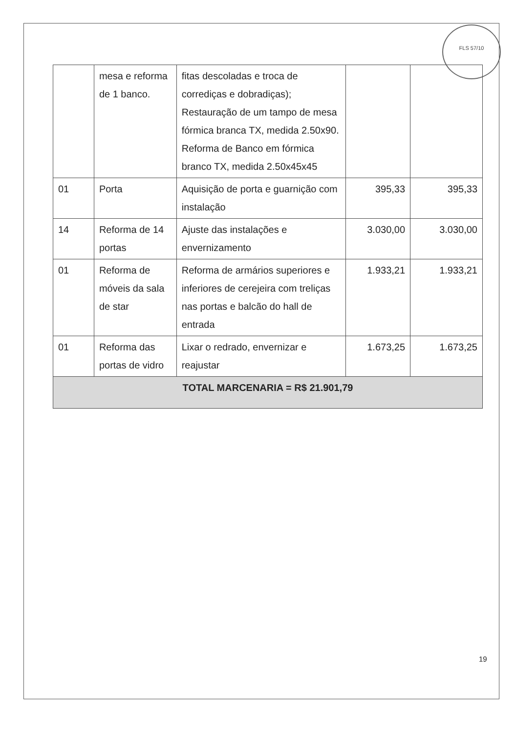FLS 57/10
| | mesa e reforma de 1 banco. | fitas descoladas e troca de corrediças e dobradiças); Restauração de um tampo de mesa fórmica branca TX, medida 2.50x90. Reforma de Banco em fórmica branco TX, medida 2.50x45x45 | | |
| 01 | Porta | Aquisição de porta e guarnição com instalação | 395,33 | 395,33 |
| 14 | Reforma de 14 portas | Ajuste das instalações e envernizamento | 3.030,00 | 3.030,00 |
| 01 | Reforma de móveis da sala de star | Reforma de armários superiores e inferiores de cerejeira com treliças nas portas e balcão do hall de entrada | 1.933,21 | 1.933,21 |
| 01 | Reforma das portas de vidro | Lixar o redrado, envernizar e reajustar | 1.673,25 | 1.673,25 |
| TOTAL MARCENARIA = R$ 21.901,79 | | | | |
19